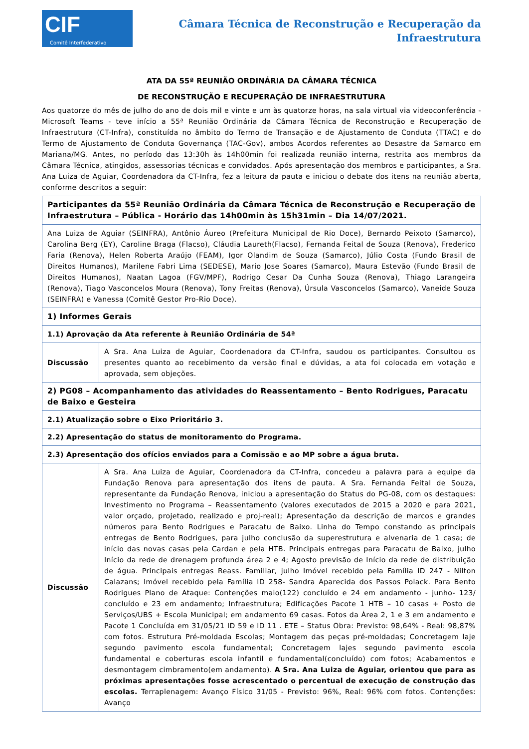CIF
Comitê Interfederativo
Câmara Técnica de Reconstrução e Recuperação da
Infraestrutura
ATA DA 55ª REUNIÃO ORDINÁRIA DA CÂMARA TÉCNICA
DE RECONSTRUÇÃO E RECUPERAÇÃO DE INFRAESTRUTURA
Aos quatorze do mês de julho do ano de dois mil e vinte e um às quatorze horas, na sala virtual via videoconferência - Microsoft Teams - teve início a 55ª Reunião Ordinária da Câmara Técnica de Reconstrução e Recuperação de Infraestrutura (CT-Infra), constituída no âmbito do Termo de Transação e de Ajustamento de Conduta (TTAC) e do Termo de Ajustamento de Conduta Governança (TAC-Gov), ambos Acordos referentes ao Desastre da Samarco em Mariana/MG. Antes, no período das 13:30h às 14h00min foi realizada reunião interna, restrita aos membros da Câmara Técnica, atingidos, assessorias técnicas e convidados. Após apresentação dos membros e participantes, a Sra. Ana Luiza de Aguiar, Coordenadora da CT-Infra, fez a leitura da pauta e iniciou o debate dos itens na reunião aberta, conforme descritos a seguir:
| Participantes da 55ª Reunião Ordinária da Câmara Técnica de Reconstrução e Recuperação de Infraestrutura – Pública - Horário das 14h00min às 15h31min – Dia 14/07/2021. | |
| --- | --- |
| Ana Luiza de Aguiar (SEINFRA), Antônio Áureo (Prefeitura Municipal de Rio Doce), Bernardo Peixoto (Samarco), Carolina Berg (EY), Caroline Braga (Flacso), Cláudia Laureth(Flacso), Fernanda Feital de Souza (Renova), Frederico Faria (Renova), Helen Roberta Araújo (FEAM), Igor Olandim de Souza (Samarco), Júlio Costa (Fundo Brasil de Direitos Humanos), Marilene Fabri Lima (SEDESE), Mario Jose Soares (Samarco), Maura Estevão (Fundo Brasil de Direitos Humanos), Naatan Lagoa (FGV/MPF), Rodrigo Cesar Da Cunha Souza (Renova), Thiago Larangeira (Renova), Tiago Vasconcelos Moura (Renova), Tony Freitas (Renova), Úrsula Vasconcelos (Samarco), Vaneide Souza (SEINFRA) e Vanessa (Comitê Gestor Pro-Rio Doce). | |
| 1) Informes Gerais | |
| 1.1) Aprovação da Ata referente à Reunião Ordinária de 54ª | |
| Discussão | A Sra. Ana Luiza de Aguiar, Coordenadora da CT-Infra, saudou os participantes. Consultou os presentes quanto ao recebimento da versão final e dúvidas, a ata foi colocada em votação e aprovada, sem objeções. |
| 2) PG08 – Acompanhamento das atividades do Reassentamento – Bento Rodrigues, Paracatu de Baixo e Gesteira | |
| 2.1) Atualização sobre o Eixo Prioritário 3. | |
| 2.2) Apresentação do status de monitoramento do Programa. | |
| 2.3) Apresentação dos ofícios enviados para a Comissão e ao MP sobre a água bruta. | |
| Discussão | A Sra. Ana Luiza de Aguiar, Coordenadora da CT-Infra, concedeu a palavra para a equipe da Fundação Renova para apresentação dos itens de pauta. A Sra. Fernanda Feital de Souza, representante da Fundação Renova, iniciou a apresentação do Status do PG-08, com os destaques: Investimento no Programa – Reassentamento (valores executados de 2015 a 2020 e para 2021, valor orçado, projetado, realizado e proj-real); Apresentação da descrição de marcos e grandes números para Bento Rodrigues e Paracatu de Baixo. Linha do Tempo constando as principais entregas de Bento Rodrigues, para julho conclusão da superestrutura e alvenaria de 1 casa; de início das novas casas pela Cardan e pela HTB. Principais entregas para Paracatu de Baixo, julho Início da rede de drenagem profunda área 2 e 4; Agosto previsão de Início da rede de distribuição de água. Principais entregas Reass. Familiar, julho Imóvel recebido pela Família ID 247 - Nilton Calazans; Imóvel recebido pela Família ID 258- Sandra Aparecida dos Passos Polack. Para Bento Rodrigues Plano de Ataque: Contenções maio(122) concluído e 24 em andamento - junho- 123/ concluído e 23 em andamento; Infraestrutura; Edificações Pacote 1 HTB – 10 casas + Posto de Serviços/UBS + Escola Municipal; em andamento 69 casas. Fotos da Área 2, 1 e 3 em andamento e Pacote 1 Concluída em 31/05/21 ID 59 e ID 11 . ETE – Status Obra: Previsto: 98,64% - Real: 98,87% com fotos. Estrutura Pré-moldada Escolas; Montagem das peças pré-moldadas; Concretagem laje segundo pavimento escola fundamental; Concretagem lajes segundo pavimento escola fundamental e coberturas escola infantil e fundamental(concluído) com fotos; Acabamentos e desmontagem cimbramento(em andamento). A Sra. Ana Luiza de Aguiar, orientou que para as próximas apresentações fosse acrescentado o percentual de execução de construção das escolas. Terraplenagem: Avanço Físico 31/05 - Previsto: 96%, Real: 96% com fotos. Contenções: Avanço |